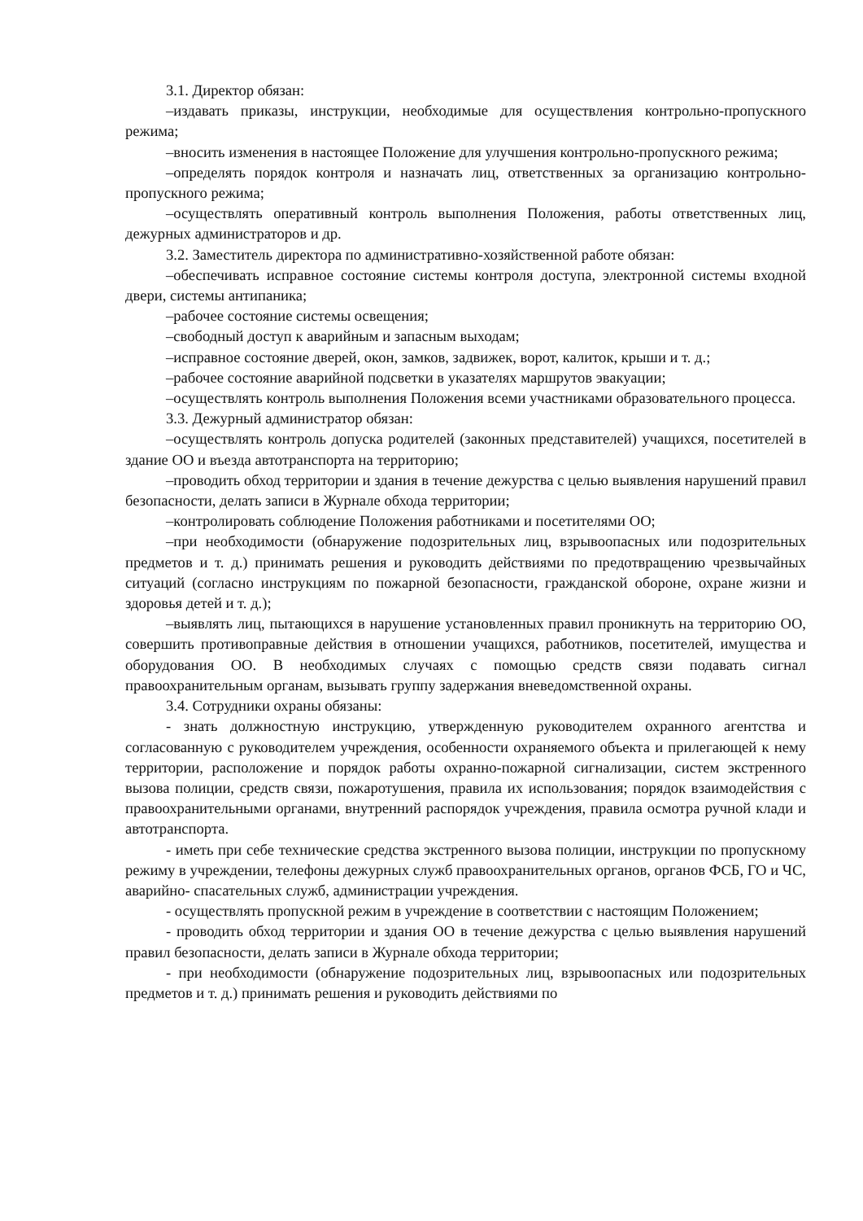3.1. Директор обязан:
–издавать приказы, инструкции, необходимые для осуществления контрольно-пропускного режима;
–вносить изменения в настоящее Положение для улучшения контрольно-пропускного режима;
–определять порядок контроля и назначать лиц, ответственных за организацию контрольно-пропускного режима;
–осуществлять оперативный контроль выполнения Положения, работы ответственных лиц, дежурных администраторов и др.
3.2. Заместитель директора по административно-хозяйственной работе обязан:
–обеспечивать исправное состояние системы контроля доступа, электронной системы входной двери, системы антипаника;
–рабочее состояние системы освещения;
–свободный доступ к аварийным и запасным выходам;
–исправное состояние дверей, окон, замков, задвижек, ворот, калиток, крыши и т. д.;
–рабочее состояние аварийной подсветки в указателях маршрутов эвакуации;
–осуществлять контроль выполнения Положения всеми участниками образовательного процесса.
3.3. Дежурный администратор обязан:
–осуществлять контроль допуска родителей (законных представителей) учащихся, посетителей в здание ОО и въезда автотранспорта на территорию;
–проводить обход территории и здания в течение дежурства с целью выявления нарушений правил безопасности, делать записи в Журнале обхода территории;
–контролировать соблюдение Положения работниками и посетителями ОО;
–при необходимости (обнаружение подозрительных лиц, взрывоопасных или подозрительных предметов и т. д.) принимать решения и руководить действиями по предотвращению чрезвычайных ситуаций (согласно инструкциям по пожарной безопасности, гражданской обороне, охране жизни и здоровья детей и т. д.);
–выявлять лиц, пытающихся в нарушение установленных правил проникнуть на территорию ОО, совершить противоправные действия в отношении учащихся, работников, посетителей, имущества и оборудования ОО. В необходимых случаях с помощью средств связи подавать сигнал правоохранительным органам, вызывать группу задержания вневедомственной охраны.
3.4. Сотрудники охраны обязаны:
- знать должностную инструкцию, утвержденную руководителем охранного агентства и согласованную с руководителем учреждения, особенности охраняемого объекта и прилегающей к нему территории, расположение и порядок работы охранно-пожарной сигнализации, систем экстренного вызова полиции, средств связи, пожаротушения, правила их использования; порядок взаимодействия с правоохранительными органами, внутренний распорядок учреждения, правила осмотра ручной клади и автотранспорта.
- иметь при себе технические средства экстренного вызова полиции, инструкции по пропускному режиму в учреждении, телефоны дежурных служб правоохранительных органов, органов ФСБ, ГО и ЧС, аварийно- спасательных служб, администрации учреждения.
- осуществлять пропускной режим в учреждение в соответствии с настоящим Положением;
- проводить обход территории и здания ОО в течение дежурства с целью выявления нарушений правил безопасности, делать записи в Журнале обхода территории;
- при необходимости (обнаружение подозрительных лиц, взрывоопасных или подозрительных предметов и т. д.) принимать решения и руководить действиями по